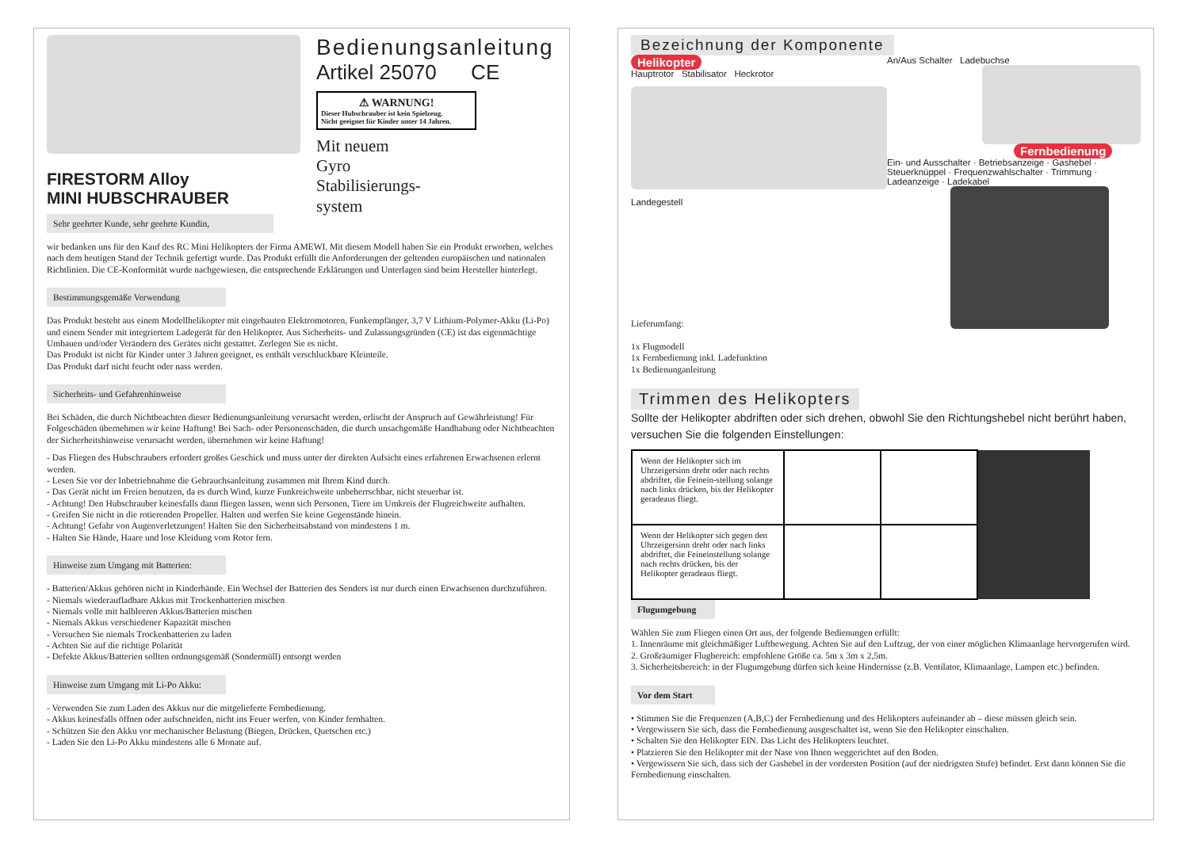FIRESTORM Alloy
MINI HUBSCHRAUBER
Sehr geehrter Kunde, sehr geehrte Kundin,
Bedienungsanleitung
Artikel 25070 CE
⚠ WARNUNG!
Dieser Hubschrauber ist kein Spielzeug.
Nicht geeignet für Kinder unter 14 Jahren.
Mit neuem
Gyro
Stabilisierungs-
system
wir bedanken uns für den Kauf des RC Mini Helikopters der Firma AMEWI. Mit diesem Modell haben Sie ein Produkt erworben, welches nach dem heutigen Stand der Technik gefertigt wurde. Das Produkt erfüllt die Anforderungen der geltenden europäischen und nationalen Richtlinien. Die CE-Konformität wurde nachgewiesen, die entsprechende Erklärungen und Unterlagen sind beim Hersteller hinterlegt.
Bestimmungsgemäße Verwendung
Das Produkt besteht aus einem Modellhelikopter mit eingebauten Elektromotoren, Funkempfänger, 3,7 V Lithium-Polymer-Akku (Li-Po) und einem Sender mit integriertem Ladegerät für den Helikopter. Aus Sicherheits- und Zulassungsgründen (CE) ist das eigenmächtige Umbauen und/oder Verändern des Gerätes nicht gestattet. Zerlegen Sie es nicht.
Das Produkt ist nicht für Kinder unter 3 Jahren geeignet, es enthält verschluckbare Kleinteile.
Das Produkt darf nicht feucht oder nass werden.
Sicherheits- und Gefahrenhinweise
Bei Schäden, die durch Nichtbeachten dieser Bedienungsanleitung verursacht werden, erlischt der Anspruch auf Gewährleistung! Für Folgeschäden übernehmen wir keine Haftung! Bei Sach- oder Personenschäden, die durch unsachgemäße Handhabung oder Nichtbeachten der Sicherheitshinweise verursacht werden, übernehmen wir keine Haftung!
- Das Fliegen des Hubschraubers erfordert großes Geschick und muss unter der direkten Aufsicht eines erfahrenen Erwachsenen erlernt werden.
- Lesen Sie vor der Inbetriebnahme die Gebrauchsanleitung zusammen mit Ihrem Kind durch.
- Das Gerät nicht im Freien benutzen, da es durch Wind, kurze Funkreichweite unbeherrschbar, nicht steuerbar ist.
- Achtung! Den Hubschrauber keinesfalls dann fliegen lassen, wenn sich Personen, Tiere im Umkreis der Flugreichweite aufhalten.
- Greifen Sie nicht in die rotierenden Propeller. Halten und werfen Sie keine Gegenstände hinein.
- Achtung! Gefahr von Augenverletzungen! Halten Sie den Sicherheitsabstand von mindestens 1 m.
- Halten Sie Hände, Haare und lose Kleidung vom Rotor fern.
Hinweise zum Umgang mit Batterien:
- Batterien/Akkus gehören nicht in Kinderhände. Ein Wechsel der Batterien des Senders ist nur durch einen Erwachsenen durchzuführen.
- Niemals wiederaufladbare Akkus mit Trockenbatterien mischen
- Niemals volle mit halbleeren Akkus/Batterien mischen
- Niemals Akkus verschiedener Kapazität mischen
- Versuchen Sie niemals Trockenbatterien zu laden
- Achten Sie auf die richtige Polarität
- Defekte Akkus/Batterien sollten ordnungsgemäß (Sondermüll) entsorgt werden
Hinweise zum Umgang mit Li-Po Akku:
- Verwenden Sie zum Laden des Akkus nur die mitgelieferte Fernbedienung.
- Akkus keinesfalls öffnen oder aufschneiden, nicht ins Feuer werfen, von Kinder fernhalten.
- Schützen Sie den Akku vor mechanischer Belastung (Biegen, Drücken, Quetschen etc.)
- Laden Sie den Li-Po Akku mindestens alle 6 Monate auf.
Bezeichnung der Komponente
Helikopter
Hauptrotor Stabilisator Heckrotor
Landegestell
Lieferumfang:
1x Flugmodell
1x Fernbedienung inkl. Ladefunktion
1x Bedienunganleitung
An/Aus Schalter Ladebuchse
Fernbedienung
Ein- und Ausschalter · Betriebsanzeige · Gashebel · Steuerknüppel · Frequenzwahlschalter · Trimmung · Ladeanzeige · Ladekabel
Trimmen des Helikopters
Sollte der Helikopter abdriften oder sich drehen, obwohl Sie den Richtungshebel nicht berührt haben, versuchen Sie die folgenden Einstellungen:
| Wenn der Helikopter sich im Uhrzeigersinn dreht oder nach rechts abdriftet, die Feinein-stellung solange nach links drücken, bis der Helikopter geradeaus fliegt. | | | |
| Wenn der Helikopter sich gegen den Uhrzeigersinn dreht oder nach links abdriftet, die Feineinstellung solange nach rechts drücken, bis der Helikopter geradeaus fliegt. | | | |
Flugumgebung
Wählen Sie zum Fliegen einen Ort aus, der folgende Bedienungen erfüllt:
1. Innenräume mit gleichmäßiger Luftbewegung. Achten Sie auf den Luftzug, der von einer möglichen Klimaanlage hervorgerufen wird.
2. Großräumiger Flugbereich: empfohlene Größe ca. 5m x 3m x 2,5m.
3. Sicherheitsbereich: in der Flugumgebung dürfen sich keine Hindernisse (z.B. Ventilator, Klimaanlage, Lampen etc.) befinden.
Vor dem Start
• Stimmen Sie die Frequenzen (A,B,C) der Fernbedienung und des Helikopters aufeinander ab – diese müssen gleich sein.
• Vergewissern Sie sich, dass die Fernbedienung ausgeschaltet ist, wenn Sie den Helikopter einschalten.
• Schalten Sie den Helikopter EIN. Das Licht des Helikopters leuchtet.
• Platzieren Sie den Helikopter mit der Nase von Ihnen weggerichtet auf den Boden.
• Vergewissern Sie sich, dass sich der Gashebel in der vordersten Position (auf der niedrigsten Stufe) befindet. Erst dann können Sie die Fernbedienung einschalten.